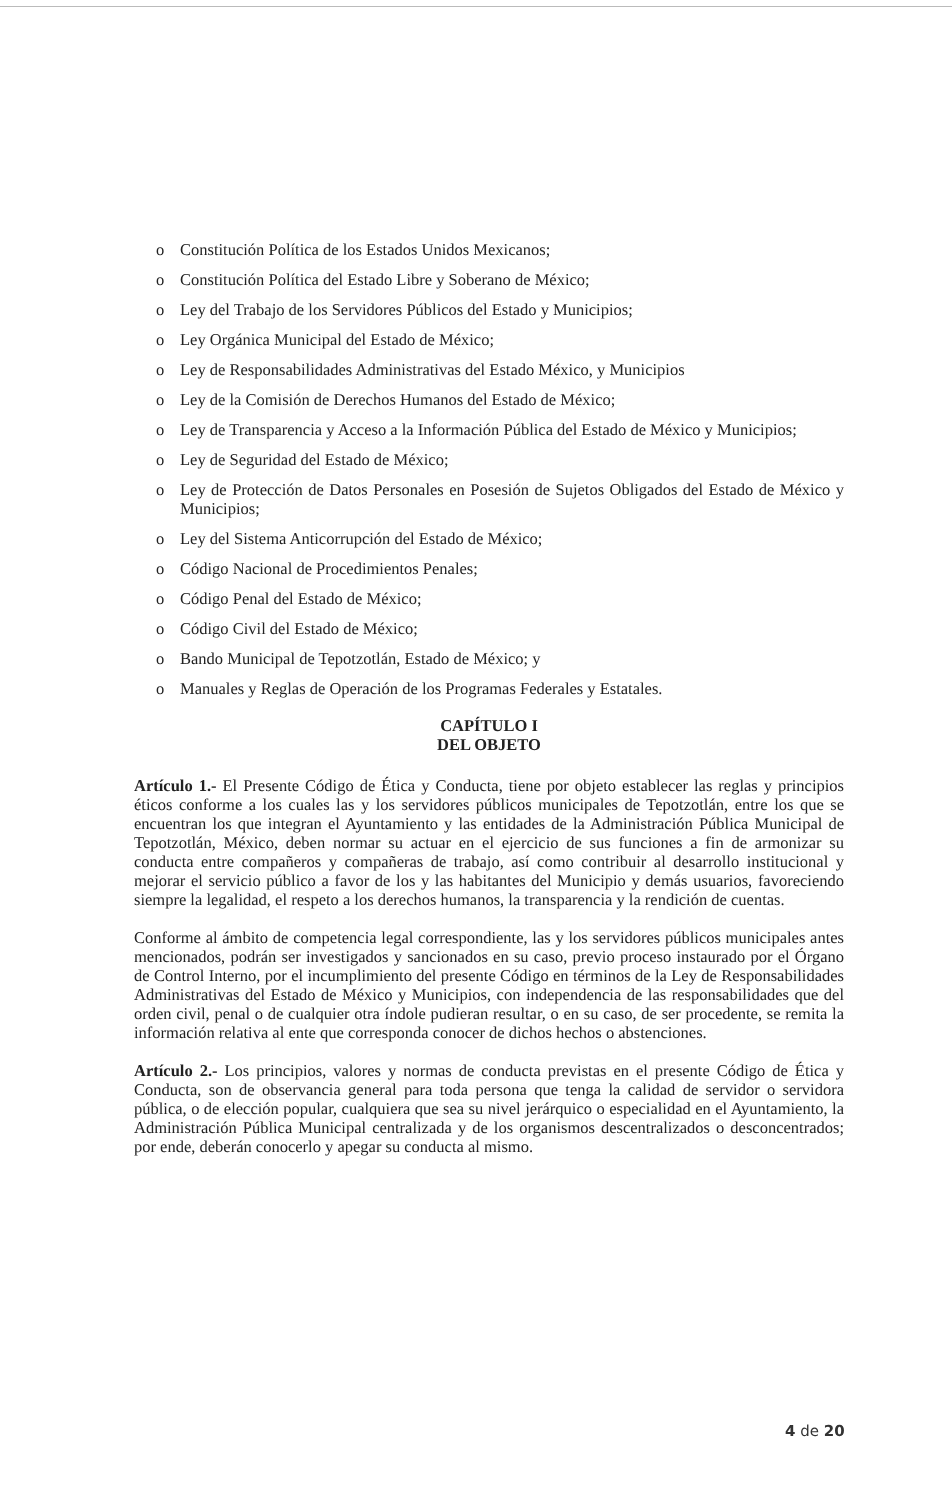o Constitución Política de los Estados Unidos Mexicanos;
o Constitución Política del Estado Libre y Soberano de México;
o Ley del Trabajo de los Servidores Públicos del Estado y Municipios;
o Ley Orgánica Municipal del Estado de México;
o Ley de Responsabilidades Administrativas del Estado México, y Municipios
o Ley de la Comisión de Derechos Humanos del Estado de México;
o Ley de Transparencia y Acceso a la Información Pública del Estado de México y Municipios;
o Ley de Seguridad del Estado de México;
o Ley de Protección de Datos Personales en Posesión de Sujetos Obligados del Estado de México y Municipios;
o Ley del Sistema Anticorrupción del Estado de México;
o Código Nacional de Procedimientos Penales;
o Código Penal del Estado de México;
o Código Civil del Estado de México;
o Bando Municipal de Tepotzotlán, Estado de México; y
o Manuales y Reglas de Operación de los Programas Federales y Estatales.
CAPÍTULO I
DEL OBJETO
Artículo 1.- El Presente Código de Ética y Conducta, tiene por objeto establecer las reglas y principios éticos conforme a los cuales las y los servidores públicos municipales de Tepotzotlán, entre los que se encuentran los que integran el Ayuntamiento y las entidades de la Administración Pública Municipal de Tepotzotlán, México, deben normar su actuar en el ejercicio de sus funciones a fin de armonizar su conducta entre compañeros y compañeras de trabajo, así como contribuir al desarrollo institucional y mejorar el servicio público a favor de los y las habitantes del Municipio y demás usuarios, favoreciendo siempre la legalidad, el respeto a los derechos humanos, la transparencia y la rendición de cuentas.
Conforme al ámbito de competencia legal correspondiente, las y los servidores públicos municipales antes mencionados, podrán ser investigados y sancionados en su caso, previo proceso instaurado por el Órgano de Control Interno, por el incumplimiento del presente Código en términos de la Ley de Responsabilidades Administrativas del Estado de México y Municipios, con independencia de las responsabilidades que del orden civil, penal o de cualquier otra índole pudieran resultar, o en su caso, de ser procedente, se remita la información relativa al ente que corresponda conocer de dichos hechos o abstenciones.
Artículo 2.- Los principios, valores y normas de conducta previstas en el presente Código de Ética y Conducta, son de observancia general para toda persona que tenga la calidad de servidor o servidora pública, o de elección popular, cualquiera que sea su nivel jerárquico o especialidad en el Ayuntamiento, la Administración Pública Municipal centralizada y de los organismos descentralizados o desconcentrados; por ende, deberán conocerlo y apegar su conducta al mismo.
4 de 20